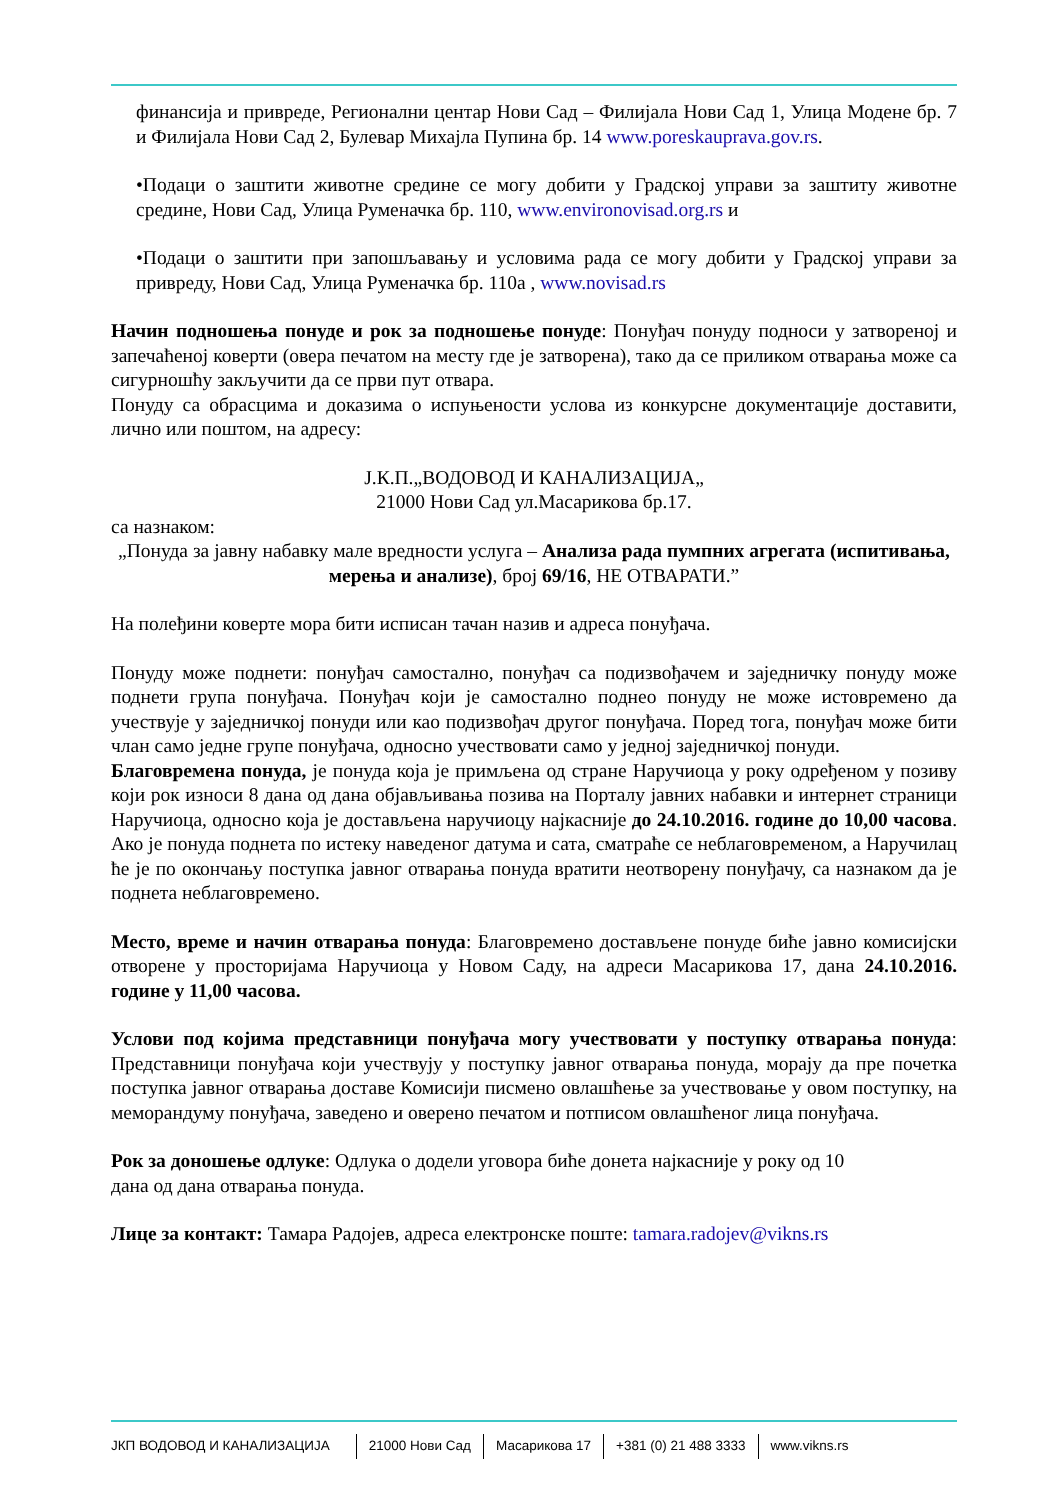финансија и привреде, Регионални центар Нови Сад – Филијала Нови Сад 1, Улица Модене бр. 7 и Филијала Нови Сад 2, Булевар Михајла Пупина бр. 14 www.poreskauprava.gov.rs.
•Подаци о заштити животне средине се могу добити у Градској управи за заштиту животне средине, Нови Сад, Улица Руменачка бр. 110, www.environovisad.org.rs и
•Подаци о заштити при запошљавању и условима рада се могу добити у Градској управи за привреду, Нови Сад, Улица Руменачка бр. 110а , www.novisad.rs
Начин подношења понуде и рок за подношење понуде: Понуђач понуду подноси у затвореној и запечаћеној коверти (овера печатом на месту где је затворена), тако да се приликом отварања може са сигурношћу закључити да се први пут отвара.
Понуду са обрасцима и доказима о испуњености услова из конкурсне документације доставити, лично или поштом, на адресу:
Ј.К.П.„ВОДОВОД И КАНАЛИЗАЦИЈА„
21000 Нови Сад ул.Масарикова бр.17.
са назнаком:
„Понуда за јавну набавку мале вредности услуга – Анализа рада пумпних агрегата (испитивања, мерења и анализе), број 69/16, НЕ ОТВАРАТИ.”
На полеђини коверте мора бити исписан тачан назив и адреса понуђача.
Понуду може поднети: понуђач самостално, понуђач са подизвођачем и заједничку понуду може поднети група понуђача. Понуђач који је самостално поднео понуду не може истовремено да учествује у заједничкој понуди или као подизвођач другог понуђача. Поред тога, понуђач може бити члан само једне групе понуђача, односно учествовати само у једној заједничкој понуди.
Благовремена понуда, је понуда која је примљена од стране Наручиоца у року одређеном у позиву који рок износи 8 дана од дана објављивања позива на Порталу јавних набавки и интернет страници Наручиоца, односно која је достављена наручиоцу најкасније до 24.10.2016. године до 10,00 часова. Ако је понуда поднета по истеку наведеног датума и сата, сматраће се неблаговременом, а Наручилац ће је по окончању поступка јавног отварања понуда вратити неотворену понуђачу, са назнаком да је поднета неблаговремено.
Место, време и начин отварања понуда: Благовремено достављене понуде биће јавно комисијски отворене у просторијама Наручиоца у Новом Саду, на адреси Масарикова 17, дана 24.10.2016. године у 11,00 часова.
Услови под којима представници понуђача могу учествовати у поступку отварања понуда: Представници понуђача који учествују у поступку јавног отварања понуда, морају да пре почетка поступка јавног отварања доставе Комисији писмено овлашћење за учествовање у овом поступку, на меморандуму понуђача, заведено и оверено печатом и потписом овлашћеног лица понуђача.
Рок за доношење одлуке: Одлука о додели уговора биће донета најкасније у року од 10
дана од дана отварања понуда.
Лице за контакт: Тамара Радојев, адреса електронске поште: tamara.radojev@vikns.rs
ЈКП ВОДОВОД И КАНАЛИЗАЦИЈА 21000 Нови Сад Масарикова 17 +381 (0) 21 488 3333 www.vikns.rs